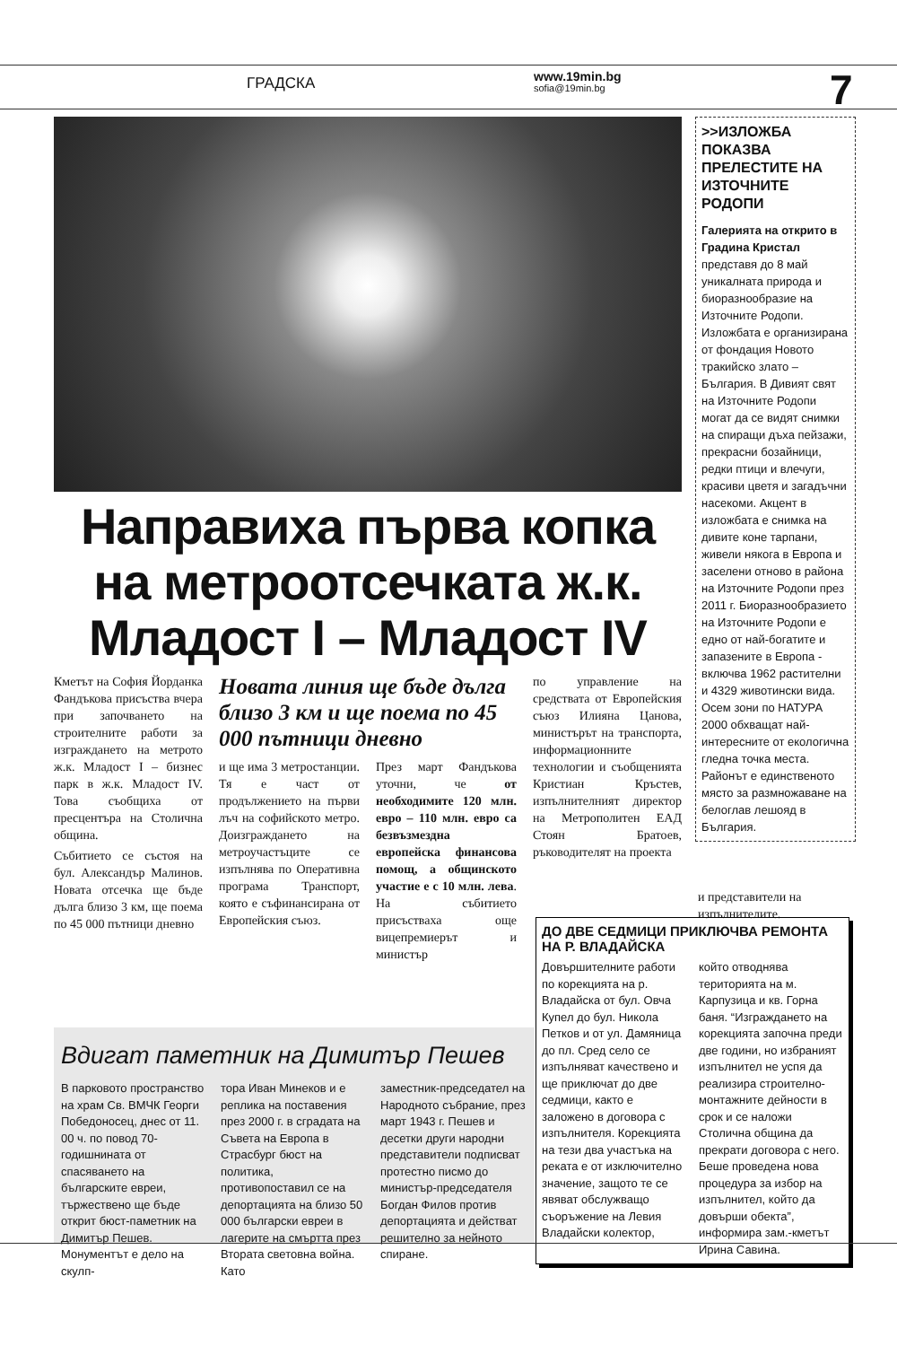ГРАДСКА www.19min.bg
sofia@19min.bg
7
Направиха първа копка на метроотсечката ж.к. Младост I – Младост IV
Кметът на София Йорданка Фандъкова присъства вчера при започването на строителните работи за изграждането на метрото ж.к. Младост I – бизнес парк в ж.к. Младост IV. Това съобщиха от пресцентъра на Столична община.
Събитието се състоя на бул. Александър Малинов. Новата отсечка ще бъде дълга близо 3 км, ще поема по 45 000 пътници дневно
Новата линия ще бъде дълга близо 3 км и ще поема по 45 000 пътници дневно
и ще има 3 метростанции. Тя е част от продължението на първи лъч на софийското метро. Доизграждането на метроучастъците се изпълнява по Оперативна програма Транспорт, която е съфинансирана от Европейския съюз.
През март Фандъкова уточни, че от необходимите 120 млн. евро – 110 млн. евро са безвъзмездна европейска финансова помощ, а общинското участие е с 10 млн. лева. На събитието присъстваха още вицепремиерът и министър
по управление на средствата от Европейския съюз Илияна Цанова, министърът на транспорта, информационните технологии и съобщенията Кристиан Кръстев, изпълнителният директор на Метрополитен ЕАД Стоян Братоев, ръководителят на проекта
>>ИЗЛОЖБА ПОКАЗВА ПРЕЛЕСТИТЕ НА ИЗТОЧНИТЕ РОДОПИ
Галерията на открито в Градина Кристал представя до 8 май уникалната природа и биоразнообразие на Източните Родопи. Изложбата е организирана от фондация Новото тракийско злато – България. В Дивият свят на Източните Родопи могат да се видят снимки на спиращи дъха пейзажи, прекрасни бозайници, редки птици и влечуги, красиви цветя и загадъчни насекоми. Акцент в изложбата е снимка на дивите коне тарпани, живели някога в Европа и заселени отново в района на Източните Родопи през 2011 г. Биоразнообразието на Източните Родопи е едно от най-богатите и запазените в Европа - включва 1962 растителни и 4329 животински вида. Осем зони по НАТУРА 2000 обхващат най-интересните от екологична гледна точка места. Районът е единственото място за размножаване на белоглав лешояд в България.
и представители на изпълнителите.
ДО ДВЕ СЕДМИЦИ ПРИКЛЮЧВА РЕМОНТА НА Р. ВЛАДАЙСКА
Довършителните работи по корекцията на р. Владайска от бул. Овча Купел до бул. Никола Петков и от ул. Дамяница до пл. Сред село се изпълняват качествено и ще приключат до две седмици, както е заложено в договора с изпълнителя. Корекцията на тези два участъка на реката е от изключително значение, защото те се явяват обслужващо съоръжение на Левия Владайски колектор,
който отводнява територията на м. Карпузица и кв. Горна баня. “Изграждането на корекцията започна преди две години, но избраният изпълнител не успя да реализира строително-монтажните дейности в срок и се наложи Столична община да прекрати договора с него. Беше проведена нова процедура за избор на изпълнител, който да довърши обекта”, информира зам.-кметът Ирина Савина.
Вдигат паметник на Димитър Пешев
В парковото пространство на храм Св. ВМЧК Георги Победоносец, днес от 11. 00 ч. по повод 70-годишнината от спасяването на българските евреи, тържествено ще бъде открит бюст-паметник на Димитър Пешев. Монументът е дело на скулп-
тора Иван Минеков и е реплика на поставения през 2000 г. в сградата на Съвета на Европа в Страсбург бюст на политика, противопоставил се на депортацията на близо 50 000 български евреи в лагерите на смъртта през Втората световна война. Като
заместник-председател на Народното събрание, през март 1943 г. Пешев и десетки други народни представители подписват протестно писмо до министър-председателя Богдан Филов против депортацията и действат решително за нейното спиране.